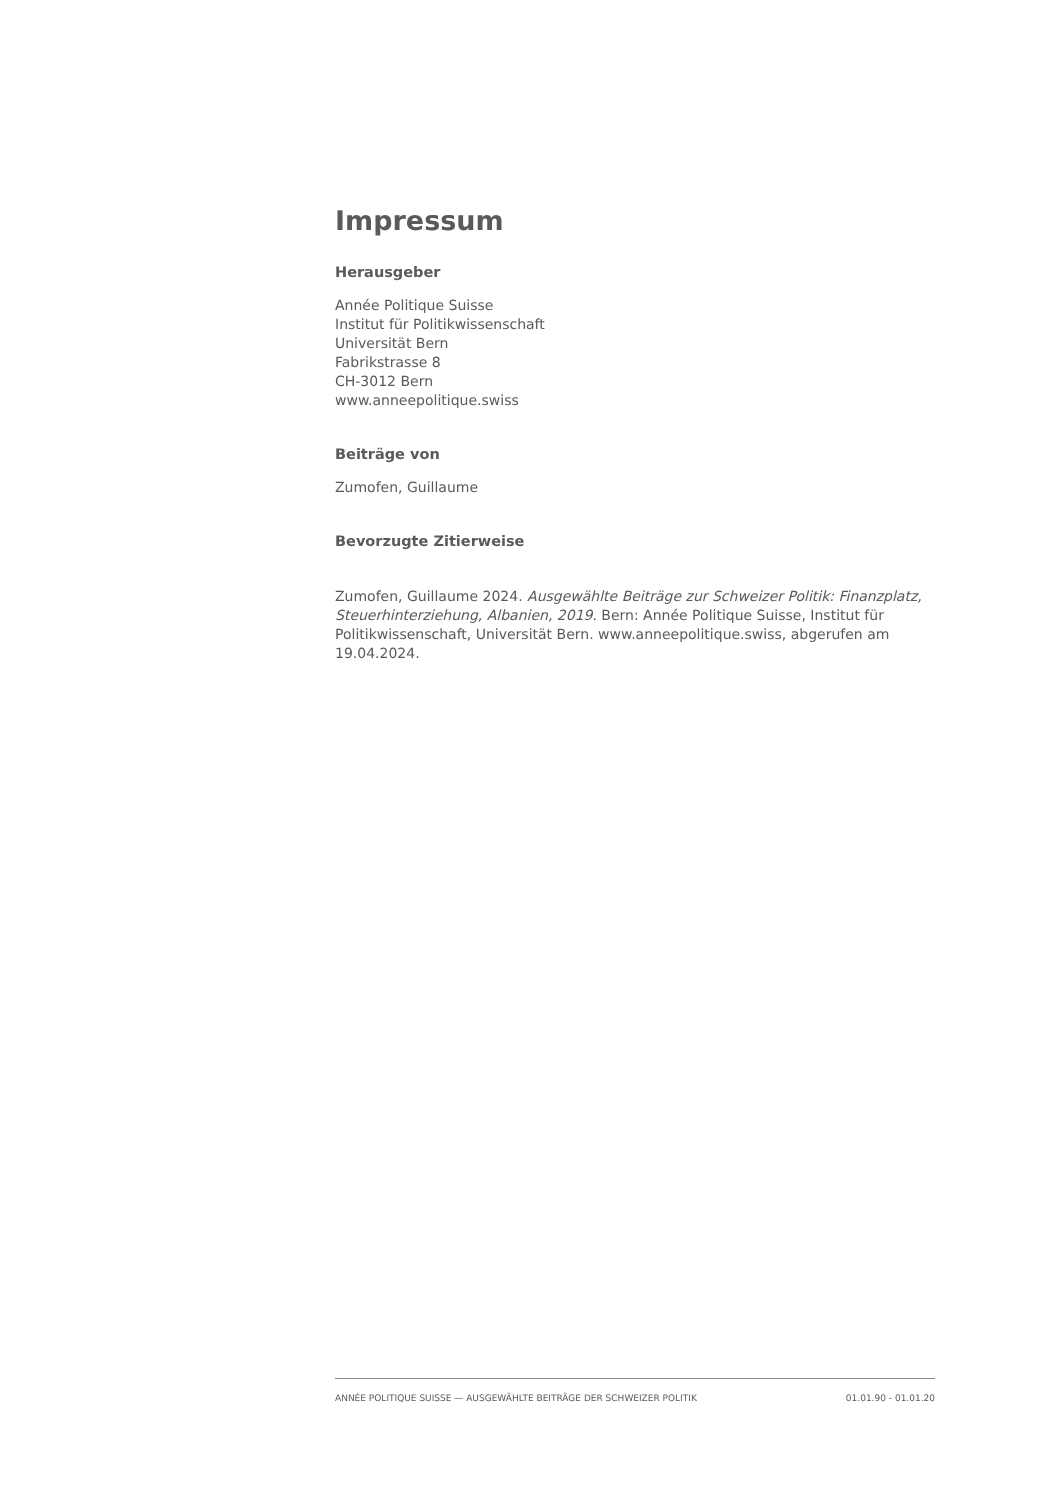Impressum
Herausgeber
Année Politique Suisse
Institut für Politikwissenschaft
Universität Bern
Fabrikstrasse 8
CH-3012 Bern
www.anneepolitique.swiss
Beiträge von
Zumofen, Guillaume
Bevorzugte Zitierweise
Zumofen, Guillaume 2024. Ausgewählte Beiträge zur Schweizer Politik: Finanzplatz, Steuerhinterziehung, Albanien, 2019. Bern: Année Politique Suisse, Institut für Politikwissenschaft, Universität Bern. www.anneepolitique.swiss, abgerufen am 19.04.2024.
ANNÉE POLITIQUE SUISSE — AUSGEWÄHLTE BEITRÄGE DER SCHWEIZER POLITIK 01.01.90 - 01.01.20